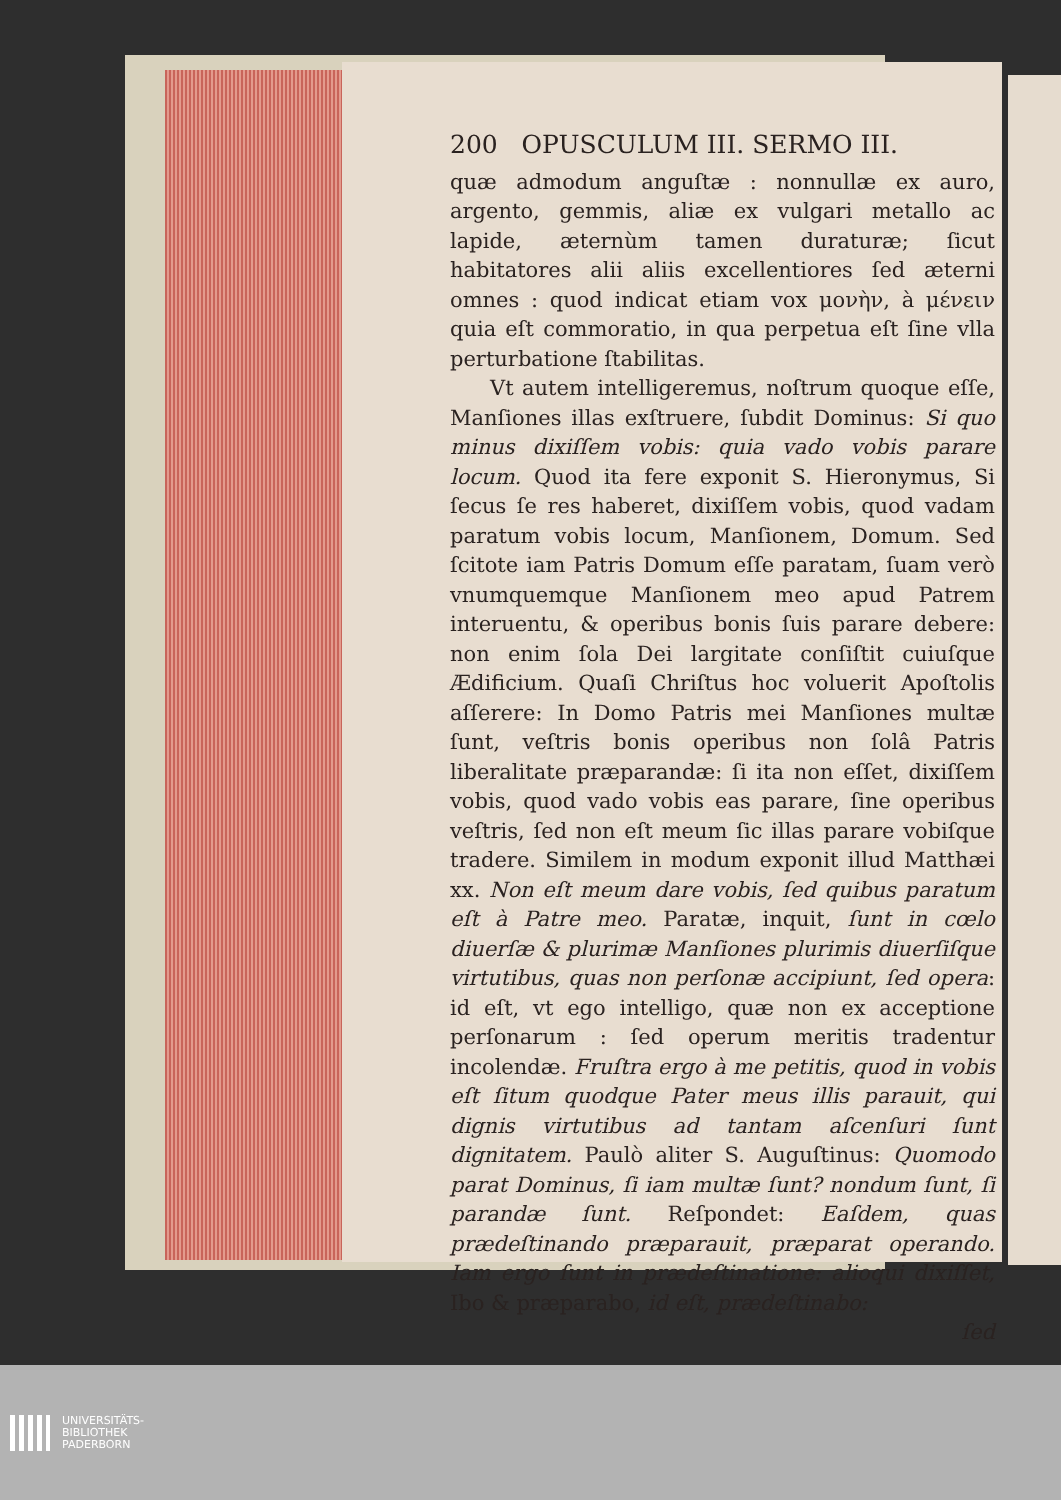200 OPUSCULUM III. SERMO III.
quæ admodum anguſtæ : nonnullæ ex auro, argento, gemmis, aliæ ex vulgari metallo ac lapide, æternùm tamen duraturæ; ſicut habitatores alii aliis excellentiores ſed æterni omnes : quod indicat etiam vox μονὴν, à μένειν quia eſt commoratio, in qua perpetua eſt ſine vlla perturbatione ſtabilitas.
Vt autem intelligeremus, noſtrum quoque eſſe, Manſiones illas exſtruere, ſubdit Dominus: Si quo minus dixiſſem vobis: quia vado vobis parare locum. Quod ita fere exponit S. Hieronymus, Si ſecus ſe res haberet, dixiſſem vobis, quod vadam paratum vobis locum, Manſionem, Domum. Sed ſcitote iam Patris Domum eſſe paratam, ſuam verò vnumquemque Manſionem meo apud Patrem interuentu, & operibus bonis ſuis parare debere: non enim ſola Dei largitate conſiſtit cuiuſque Ædificium. Quaſi Chriſtus hoc voluerit Apoſtolis aſſerere: In Domo Patris mei Manſiones multæ ſunt, veſtris bonis operibus non ſolâ Patris liberalitate præparandæ: ſi ita non eſſet, dixiſſem vobis, quod vado vobis eas parare, ſine operibus veſtris, ſed non eſt meum ſic illas parare vobiſque tradere. Similem in modum exponit illud Matthæi xx. Non eſt meum dare vobis, ſed quibus paratum eſt à Patre meo. Paratæ, inquit, ſunt in cœlo diuerſæ & plurimæ Manſiones plurimis diuerſiſque virtutibus, quas non perſonæ accipiunt, ſed opera: id eſt, vt ego intelligo, quæ non ex acceptione perſonarum : ſed operum meritis tradentur incolendæ. Fruſtra ergo à me petitis, quod in vobis eſt ſitum quodque Pater meus illis parauit, qui dignis virtutibus ad tantam aſcenſuri ſunt dignitatem. Paulò aliter S. Auguſtinus: Quomodo parat Dominus, ſi iam multæ ſunt? nondum ſunt, ſi parandæ ſunt. Reſpondet: Eaſdem, quas prædeſtinando præparauit, præparat operando. Iam ergo ſunt in prædeſtinatione: alioqui dixiſſet, Ibo & præparabo, id eſt, prædeſtinabo:
ſed
UNIVERSITÄTS-
BIBLIOTHEK
PADERBORN